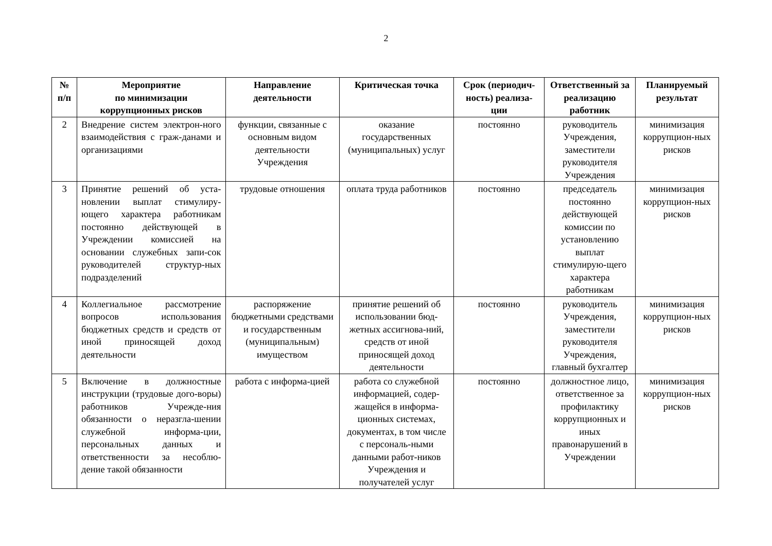2
| № п/п | Мероприятие по минимизации коррупционных рисков | Направление деятельности | Критическая точка | Срок (периодич-ность) реализа-ции | Ответственный за реализацию работник | Планируемый результат |
| --- | --- | --- | --- | --- | --- | --- |
| 2 | Внедрение систем электрон-ного взаимодействия с граж-данами и организациями | функции, связанные с основным видом деятельности Учреждения | оказание государственных (муниципальных) услуг | постоянно | руководитель Учреждения, заместители руководителя Учреждения | минимизация коррупцион-ных рисков |
| 3 | Принятие решений об уста-новлении выплат стимулиру-ющего характера работникам постоянно действующей в Учреждении комиссией на основании служебных запи-сок руководителей структур-ных подразделений | трудовые отношения | оплата труда работников | постоянно | председатель постоянно действующей комиссии по установлению выплат стимулирую-щего характера работникам | минимизация коррупцион-ных рисков |
| 4 | Коллегиальное рассмотрение вопросов использования бюджетных средств и средств от иной приносящей доход деятельности | распоряжение бюджетными средствами и государственным (муниципальным) имуществом | принятие решений об использовании бюд-жетных ассигнова-ний, средств от иной приносящей доход деятельности | постоянно | руководитель Учреждения, заместители руководителя Учреждения, главный бухгалтер | минимизация коррупцион-ных рисков |
| 5 | Включение в должностные инструкции (трудовые дого-воры) работников Учрежде-ния обязанности о неразгла-шении служебной информа-ции, персональных данных и ответственности за несоблю-дение такой обязанности | работа с информа-цией | работа со служебной информацией, содер-жащейся в информа-ционных системах, документах, в том числе с персональ-ными данными работ-ников Учреждения и получателей услуг | постоянно | должностное лицо, ответственное за профилактику коррупционных и иных правонарушений в Учреждении | минимизация коррупцион-ных рисков |